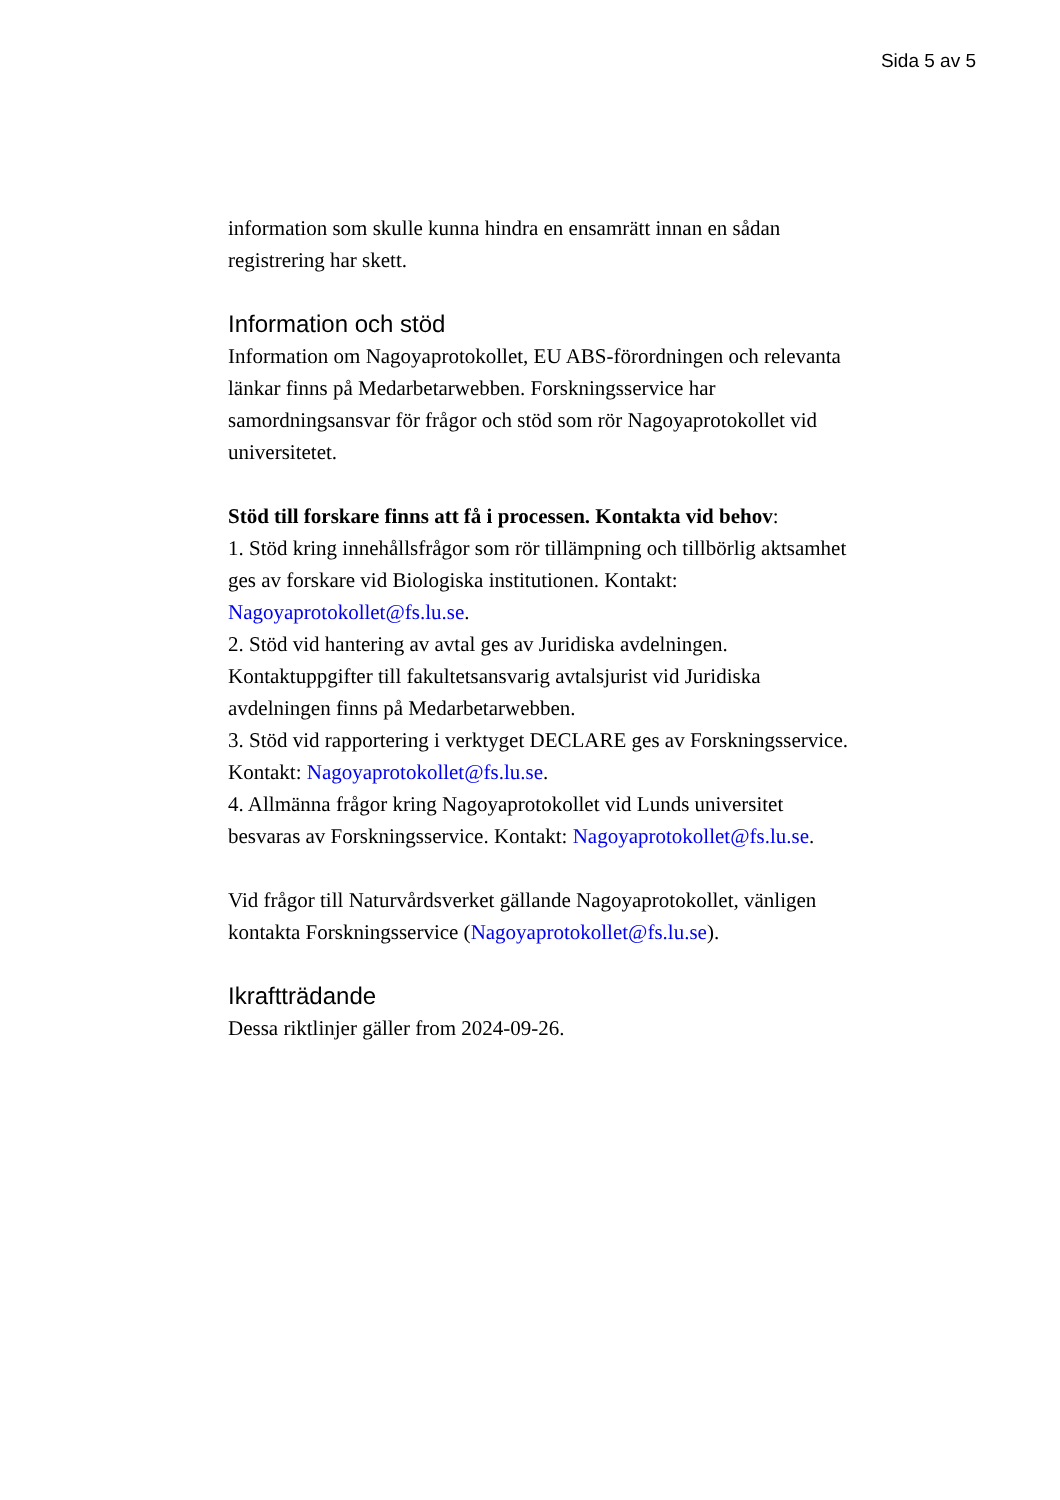Sida 5 av 5
information som skulle kunna hindra en ensamrätt innan en sådan registrering har skett.
Information och stöd
Information om Nagoyaprotokollet, EU ABS-förordningen och relevanta länkar finns på Medarbetarwebben. Forskningsservice har samordningsansvar för frågor och stöd som rör Nagoyaprotokollet vid universitetet.
Stöd till forskare finns att få i processen. Kontakta vid behov:
1. Stöd kring innehållsfrågor som rör tillämpning och tillbörlig aktsamhet ges av forskare vid Biologiska institutionen. Kontakt: Nagoyaprotokollet@fs.lu.se.
2. Stöd vid hantering av avtal ges av Juridiska avdelningen. Kontaktuppgifter till fakultetsansvarig avtalsjurist vid Juridiska avdelningen finns på Medarbetarwebben.
3. Stöd vid rapportering i verktyget DECLARE ges av Forskningsservice. Kontakt: Nagoyaprotokollet@fs.lu.se.
4. Allmänna frågor kring Nagoyaprotokollet vid Lunds universitet besvaras av Forskningsservice. Kontakt: Nagoyaprotokollet@fs.lu.se.
Vid frågor till Naturvårdsverket gällande Nagoyaprotokollet, vänligen kontakta Forskningsservice (Nagoyaprotokollet@fs.lu.se).
Ikraftträdande
Dessa riktlinjer gäller from 2024-09-26.